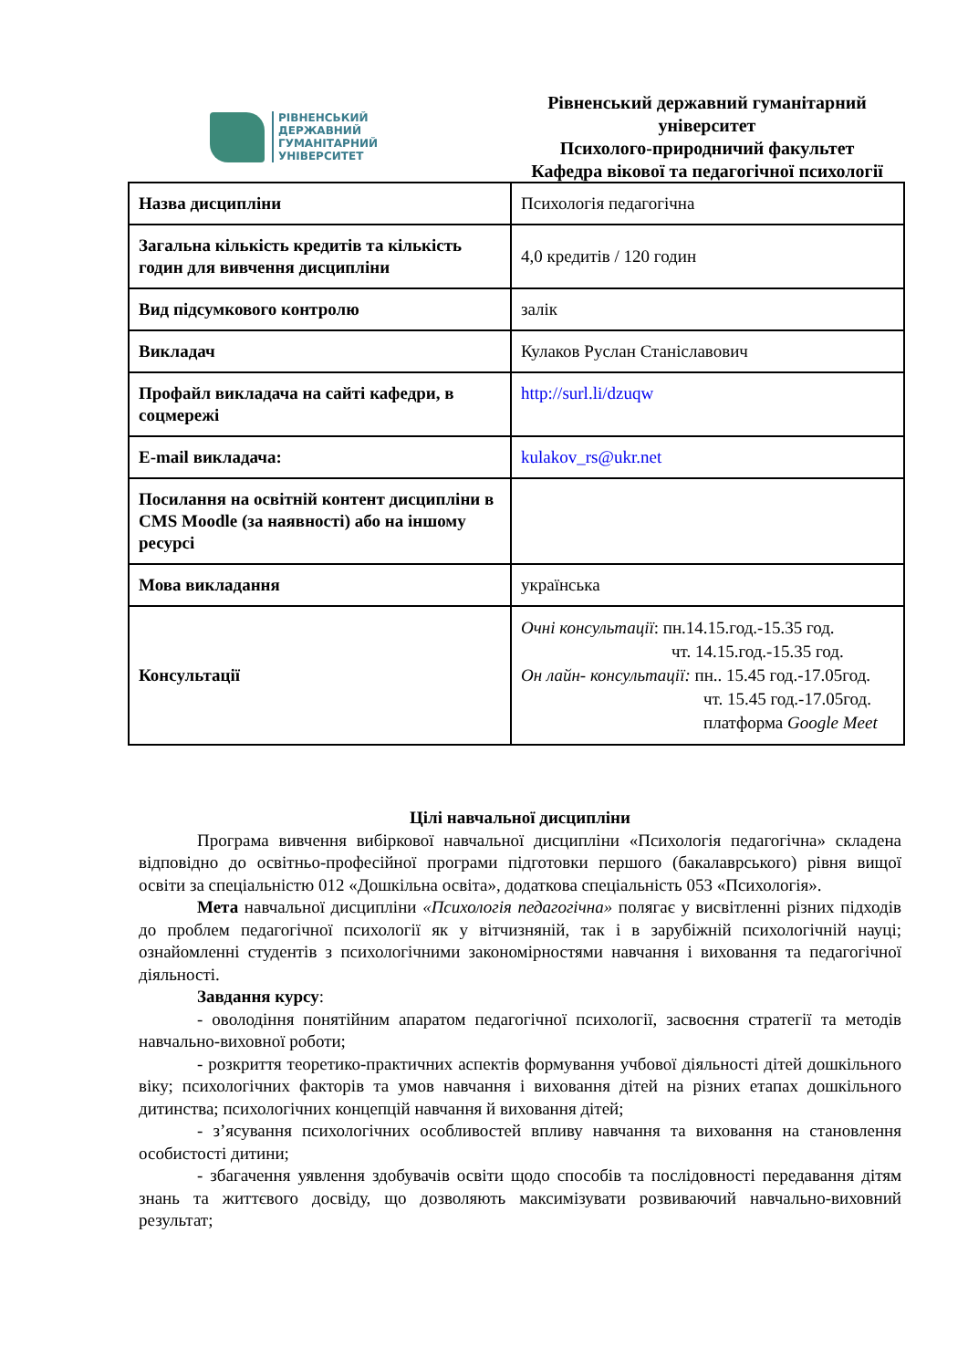РІВНЕНСЬКИЙ
ДЕРЖАВНИЙ
ГУМАНІТАРНИЙ
УНІВЕРСИТЕТ
Рівненський державний гуманітарний університет
Психолого-природничий факультет
Кафедра вікової та педагогічної психології
| Назва дисципліни | Психологія педагогічна |
| Загальна кількість кредитів та кількість годин для вивчення дисципліни | 4,0 кредитів / 120 годин |
| Вид підсумкового контролю | залік |
| Викладач | Кулаков Руслан Станіславович |
| Профайл викладача на сайті кафедри, в соцмережі | http://surl.li/dzuqw |
| E-mail викладача: | kulakov_rs@ukr.net |
| Посилання на освітній контент дисципліни в CMS Moodle (за наявності) або на іншому ресурсі | |
| Мова викладання | українська |
| Консультації | Очні консультації : пн.14.15.год.-15.35 год. чт. 14.15.год.-15.35 год. Он лайн- консультації: пн.. 15.45 год.-17.05год. чт. 15.45 год.-17.05год. платформа Google Meet |
Цілі навчальної дисципліни
Програма вивчення вибіркової навчальної дисципліни «Психологія педагогічна» складена відповідно до освітньо-професійної програми підготовки першого (бакалаврського) рівня вищої освіти за спеціальністю 012 «Дошкільна освіта», додаткова спеціальність 053 «Психологія».
Мета навчальної дисципліни «Психологія педагогічна» полягає у висвітленні різних підходів до проблем педагогічної психології як у вітчизняній, так і в зарубіжній психологічній науці; ознайомленні студентів з психологічними закономірностями навчання і виховання та педагогічної діяльності.
Завдання курсу:
- оволодіння понятійним апаратом педагогічної психології, засвоєння стратегії та методів навчально-виховної роботи;
- розкриття теоретико-практичних аспектів формування учбової діяльності дітей дошкільного віку; психологічних факторів та умов навчання і виховання дітей на різних етапах дошкільного дитинства; психологічних концепцій навчання й виховання дітей;
- з’ясування психологічних особливостей впливу навчання та виховання на становлення особистості дитини;
- збагачення уявлення здобувачів освіти щодо способів та послідовності передавання дітям знань та життєвого досвіду, що дозволяють максимізувати розвиваючий навчально-виховний результат;